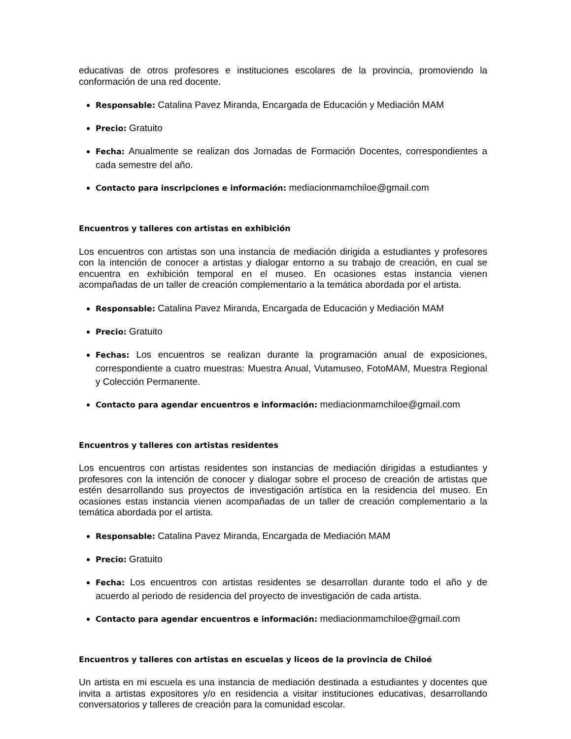educativas de otros profesores e instituciones escolares de la provincia, promoviendo la conformación de una red docente.
Responsable: Catalina Pavez Miranda, Encargada de Educación y Mediación MAM
Precio: Gratuito
Fecha: Anualmente se realizan dos Jornadas de Formación Docentes, correspondientes a cada semestre del año.
Contacto para inscripciones e información: mediacionmamchiloe@gmail.com
Encuentros y talleres con artistas en exhibición
Los encuentros con artistas son una instancia de mediación dirigida a estudiantes y profesores con la intención de conocer a artistas y dialogar entorno a su trabajo de creación, en cual se encuentra en exhibición temporal en el museo. En ocasiones estas instancia vienen acompañadas de un taller de creación complementario a la temática abordada por el artista.
Responsable: Catalina Pavez Miranda, Encargada de Educación y Mediación MAM
Precio: Gratuito
Fechas: Los encuentros se realizan durante la programación anual de exposiciones, correspondiente a cuatro muestras: Muestra Anual, Vutamuseo, FotoMAM, Muestra Regional y Colección Permanente.
Contacto para agendar encuentros e información: mediacionmamchiloe@gmail.com
Encuentros y talleres con artistas residentes
Los encuentros con artistas residentes son instancias de mediación dirigidas a estudiantes y profesores con la intención de conocer y dialogar sobre el proceso de creación de artistas que estén desarrollando sus proyectos de investigación artística en la residencia del museo. En ocasiones estas instancia vienen acompañadas de un taller de creación complementario a la temática abordada por el artista.
Responsable: Catalina Pavez Miranda, Encargada de Mediación MAM
Precio: Gratuito
Fecha: Los encuentros con artistas residentes se desarrollan durante todo el año y de acuerdo al periodo de residencia del proyecto de investigación de cada artista.
Contacto para agendar encuentros e información: mediacionmamchiloe@gmail.com
Encuentros y talleres con artistas en escuelas y liceos de la provincia de Chiloé
Un artista en mi escuela es una instancia de mediación destinada a estudiantes y docentes que invita a artistas expositores y/o en residencia a visitar instituciones educativas, desarrollando conversatorios y talleres de creación para la comunidad escolar.